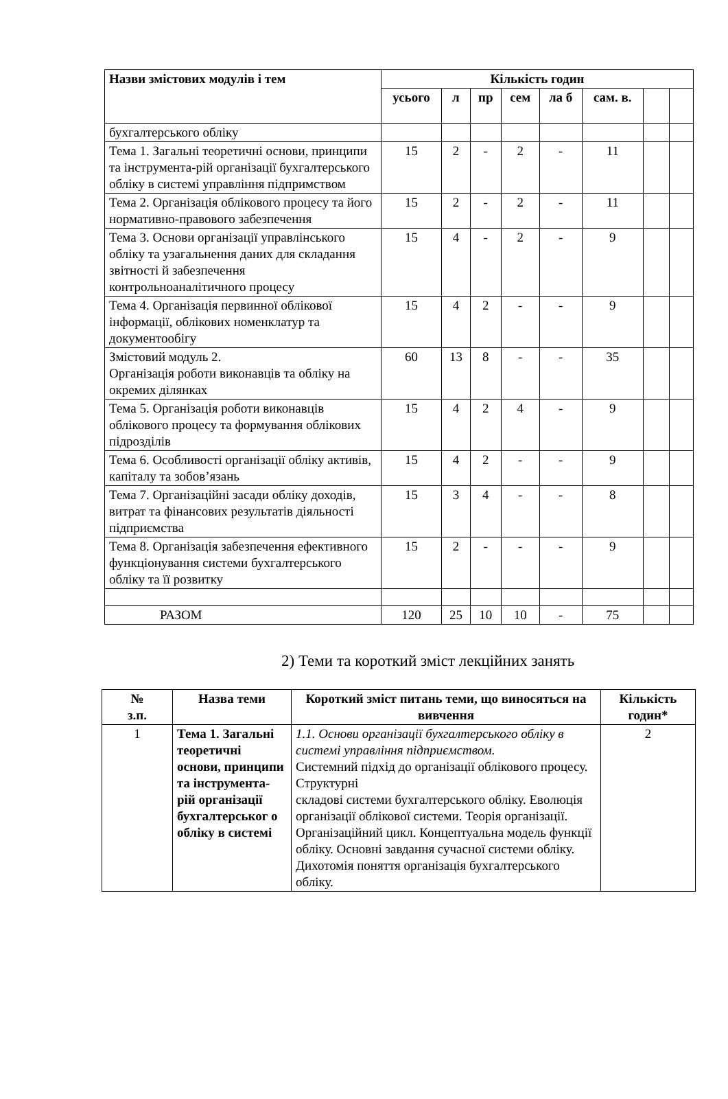| Назви змістових модулів і тем | Кількість годин | | | | | | | |
| --- | --- | --- | --- | --- | --- | --- | --- | --- |
| | усього | л | пр | сем | ла б | сам. в. | | |
| бухгалтерського обліку | | | | | | | | |
| Тема 1. Загальні теоретичні основи, принципи та інструмента-рій організації бухгалтерського обліку в системі управління підпримством | 15 | 2 | - | 2 | - | 11 | | |
| Тема 2. Організація облікового процесу та його нормативно-правового забезпечення | 15 | 2 | - | 2 | - | 11 | | |
| Тема 3. Основи організації управлінського обліку та узагальнення даних для складання звітності й забезпечення контрольноаналітичного процесу | 15 | 4 | - | 2 | - | 9 | | |
| Тема 4. Організація первинної облікової інформації, облікових номенклатур та документообігу | 15 | 4 | 2 | - | - | 9 | | |
| Змістовий модуль 2. Організація роботи виконавців та обліку на окремих ділянках | 60 | 13 | 8 | - | - | 35 | | |
| Тема 5. Організація роботи виконавців облікового процесу та формування облікових підрозділів | 15 | 4 | 2 | 4 | - | 9 | | |
| Тема 6. Особливості організації обліку активів, капіталу та зобов’язань | 15 | 4 | 2 | - | - | 9 | | |
| Тема 7. Організаційні засади обліку доходів, витрат та фінансових результатів діяльності підприємства | 15 | 3 | 4 | - | - | 8 | | |
| Тема 8. Організація забезпечення ефективного функціонування системи бухгалтерського обліку та її розвитку | 15 | 2 | - | - | - | 9 | | |
| РАЗОМ | 120 | 25 | 10 | 10 | - | 75 | | |
2) Теми та короткий зміст лекційних занять
| № з.п. | Назва теми | Короткий зміст питань теми, що виносяться на вивчення | Кількість годин* |
| --- | --- | --- | --- |
| 1 | Тема 1. Загальні теоретичні основи, принципи та інструмента-рій організації бухгалтерськог о обліку в системі | 1.1. Основи організації бухгалтерського обліку в системі управління підприємством. Системний підхід до організації облікового процесу. Структурні складові системи бухгалтерського обліку. Еволюція організації облікової системи. Теорія організації. Організаційний цикл. Концептуальна модель функції обліку. Основні завдання сучасної системи обліку. Дихотомія поняття організація бухгалтерського обліку. | 2 |